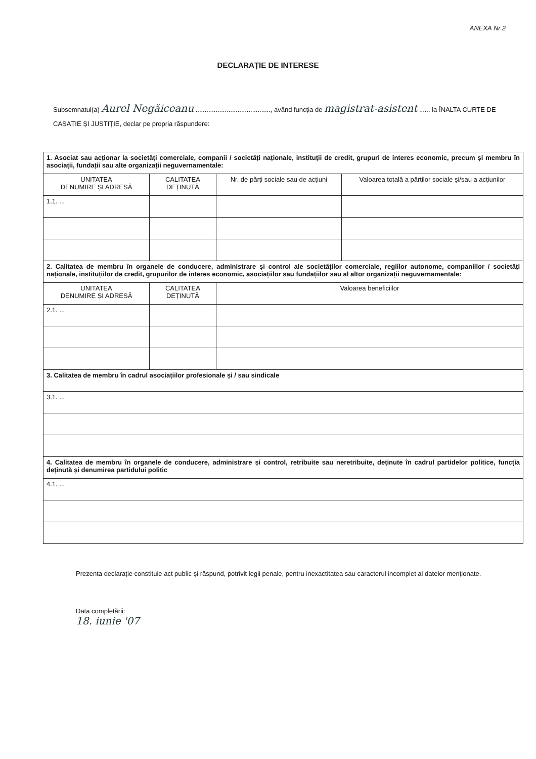ANEXA Nr.2
DECLARAȚIE DE INTERESE
Subsemnatul(a) Aurel Negăiceanu ........................................., având funcția de magistrat-asistent ...... la ÎNALTA CURTE DE CASAȚIE ȘI JUSTIȚIE, declar pe propria răspundere:
| 1. Asociat sau acționar la societăți comerciale, companii / societăți naționale, instituții de credit, grupuri de interes economic, precum și membru în asociații, fundații sau alte organizații neguvernamentale: | | | |
| UNITATEA DENUMIRE ȘI ADRESĂ | CALITATEA DEȚINUTĂ | Nr. de părți sociale sau de acțiuni | Valoarea totală a părților sociale și/sau a acțiunilor |
| 1.1. ... | | | |
| 2. Calitatea de membru în organele de conducere, administrare și control ale societăților comerciale, regiilor autonome, companiilor / societăți naționale, instituțiilor de credit, grupurilor de interes economic, asociațiilor sau fundațiilor sau al altor organizații neguvernamentale: | | | |
| UNITATEA DENUMIRE ȘI ADRESĂ | CALITATEA DEȚINUTĂ | Valoarea beneficiilor | |
| 2.1. ... | | | |
| 3. Calitatea de membru în cadrul asociațiilor profesionale și / sau sindicale | | | |
| 3.1. ... | | | |
| 4. Calitatea de membru în organele de conducere, administrare și control, retribuite sau neretribuite, deținute în cadrul partidelor politice, funcția deținută și denumirea partidului politic | | | |
| 4.1. ... | | | |
Prezenta declarație constituie act public și răspund, potrivit legii penale, pentru inexactitatea sau caracterul incomplet al datelor menționate.
Data completării:
18. iunie '07